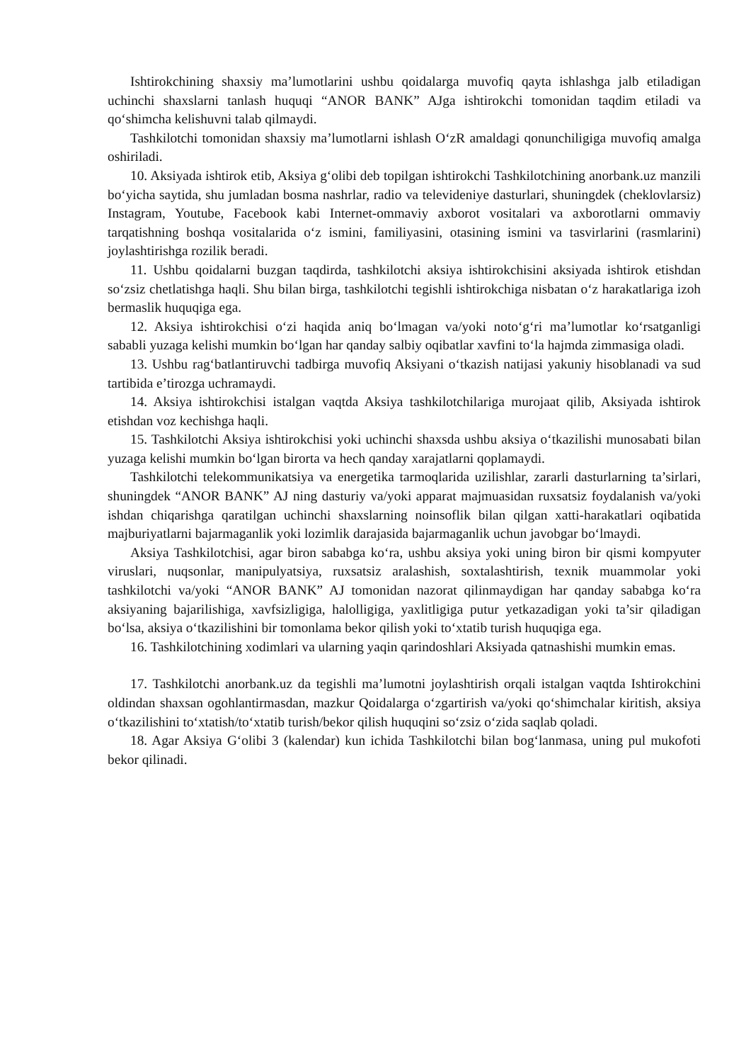Ishtirokchining shaxsiy ma’lumotlarini ushbu qoidalarga muvofiq qayta ishlashga jalb etiladigan uchinchi shaxslarni tanlash huquqi “ANOR BANK” AJga ishtirokchi tomonidan taqdim etiladi va qo‘shimcha kelishuvni talab qilmaydi.
Tashkilotchi tomonidan shaxsiy ma’lumotlarni ishlash O‘zR amaldagi qonunchiligiga muvofiq amalga oshiriladi.
10. Aksiyada ishtirok etib, Aksiya g‘olibi deb topilgan ishtirokchi Tashkilotchining anorbank.uz manzili bo‘yicha saytida, shu jumladan bosma nashrlar, radio va televideniye dasturlari, shuningdek (cheklovlarsiz) Instagram, Youtube, Facebook kabi Internet-ommaviy axborot vositalari va axborotlarni ommaviy tarqatishning boshqa vositalarida o‘z ismini, familiyasini, otasining ismini va tasvirlarini (rasmlarini) joylashtirishga rozilik beradi.
11. Ushbu qoidalarni buzgan taqdirda, tashkilotchi aksiya ishtirokchisini aksiyada ishtirok etishdan so‘zsiz chetlatishga haqli. Shu bilan birga, tashkilotchi tegishli ishtirokchiga nisbatan o‘z harakatlariga izoh bermaslik huquqiga ega.
12. Aksiya ishtirokchisi o‘zi haqida aniq bo‘lmagan va/yoki noto‘g‘ri ma’lumotlar ko‘rsatganligi sababli yuzaga kelishi mumkin bo‘lgan har qanday salbiy oqibatlar xavfini to‘la hajmda zimmasiga oladi.
13. Ushbu rag‘batlantiruvchi tadbirga muvofiq Aksiyani o‘tkazish natijasi yakuniy hisoblanadi va sud tartibida e’tirozga uchramaydi.
14. Aksiya ishtirokchisi istalgan vaqtda Aksiya tashkilotchilariga murojaat qilib, Aksiyada ishtirok etishdan voz kechishga haqli.
15. Tashkilotchi Aksiya ishtirokchisi yoki uchinchi shaxsda ushbu aksiya o‘tkazilishi munosabati bilan yuzaga kelishi mumkin bo‘lgan birorta va hech qanday xarajatlarni qoplamaydi.
Tashkilotchi telekommunikatsiya va energetika tarmoqlarida uzilishlar, zararli dasturlarning ta’sirlari, shuningdek “ANOR BANK” AJ ning dasturiy va/yoki apparat majmuasidan ruxsatsiz foydalanish va/yoki ishdan chiqarishga qaratilgan uchinchi shaxslarning noinsoflik bilan qilgan xatti-harakatlari oqibatida majburiyatlarni bajarmaganlik yoki lozimlik darajasida bajarmaganlik uchun javobgar bo‘lmaydi.
Aksiya Tashkilotchisi, agar biron sababga ko‘ra, ushbu aksiya yoki uning biron bir qismi kompyuter viruslari, nuqsonlar, manipulyatsiya, ruxsatsiz aralashish, soxtalashtirish, texnik muammolar yoki tashkilotchi va/yoki “ANOR BANK” AJ tomonidan nazorat qilinmaydigan har qanday sababga ko‘ra aksiyaning bajarilishiga, xavfsizligiga, halolligiga, yaxlitligiga putur yetkazadigan yoki ta’sir qiladigan bo‘lsa, aksiya o‘tkazilishini bir tomonlama bekor qilish yoki to‘xtatib turish huquqiga ega.
16. Tashkilotchining xodimlari va ularning yaqin qarindoshlari Aksiyada qatnashishi mumkin emas.
17. Tashkilotchi anorbank.uz da tegishli ma’lumotni joylashtirish orqali istalgan vaqtda Ishtirokchini oldindan shaxsan ogohlantirmasdan, mazkur Qoidalarga o‘zgartirish va/yoki qo‘shimchalar kiritish, aksiya o‘tkazilishini to‘xtatish/to‘xtatib turish/bekor qilish huquqini so‘zsiz o‘zida saqlab qoladi.
18. Agar Aksiya G‘olibi 3 (kalendar) kun ichida Tashkilotchi bilan bog‘lanmasa, uning pul mukofoti bekor qilinadi.